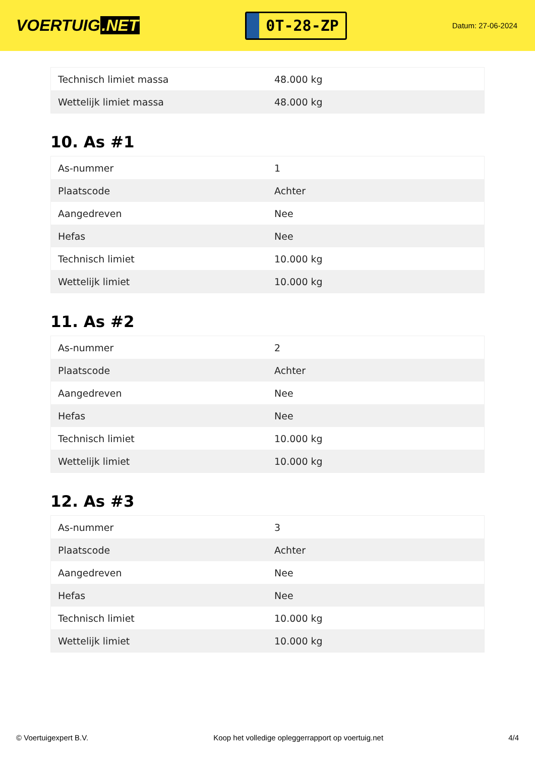VOERTUIG.NET
0T-28-ZP
Datum: 27-06-2024
| Technisch limiet massa | 48.000 kg |
| Wettelijk limiet massa | 48.000 kg |
10. As #1
| As-nummer | 1 |
| Plaatscode | Achter |
| Aangedreven | Nee |
| Hefas | Nee |
| Technisch limiet | 10.000 kg |
| Wettelijk limiet | 10.000 kg |
11. As #2
| As-nummer | 2 |
| Plaatscode | Achter |
| Aangedreven | Nee |
| Hefas | Nee |
| Technisch limiet | 10.000 kg |
| Wettelijk limiet | 10.000 kg |
12. As #3
| As-nummer | 3 |
| Plaatscode | Achter |
| Aangedreven | Nee |
| Hefas | Nee |
| Technisch limiet | 10.000 kg |
| Wettelijk limiet | 10.000 kg |
© Voertuigexpert B.V. Koop het volledige opleggerrapport op voertuig.net 4/4